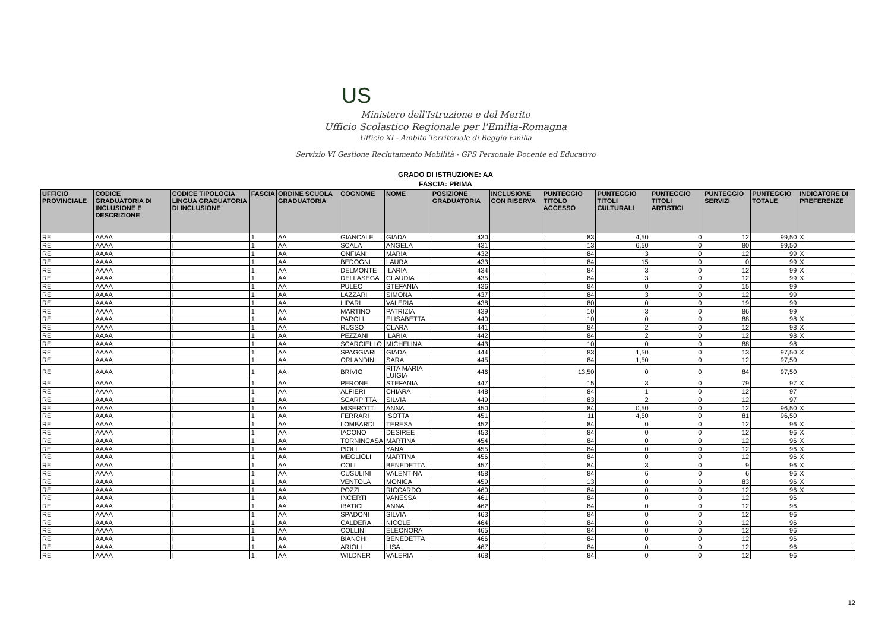US
Ministero dell'Istruzione e del Merito
Ufficio Scolastico Regionale per l'Emilia-Romagna
Ufficio XI - Ambito Territoriale di Reggio Emilia
Servizio VI Gestione Reclutamento Mobilità - GPS Personale Docente ed Educativo
GRADO DI ISTRUZIONE: AA
FASCIA: PRIMA
| UFFICIO PROVINCIALE | CODICE GRADUATORIA DI INCLUSIONE E DESCRIZIONE | CODICE TIPOLOGIA LINGUA GRADUATORIA DI INCLUSIONE | FASCIA | ORDINE SCUOLA GRADUATORIA | COGNOME | NOME | POSIZIONE GRADUATORIA | INCLUSIONE CON RISERVA | PUNTEGGIO TITOLO ACCESSO | PUNTEGGIO TITOLI CULTURALI | PUNTEGGIO TITOLI ARTISTICI | PUNTEGGIO SERVIZI | PUNTEGGIO TOTALE | INDICATORE DI PREFERENZE |
| --- | --- | --- | --- | --- | --- | --- | --- | --- | --- | --- | --- | --- | --- | --- |
| RE | AAAA | I | 1 | AA | GIANCALE | GIADA | 430 | | 83 | 4,50 | 0 | 12 | 99,50 | X |
| RE | AAAA | I | 1 | AA | SCALA | ANGELA | 431 | | 13 | 6,50 | 0 | 80 | 99,50 | |
| RE | AAAA | I | 1 | AA | ONFIANI | MARIA | 432 | | 84 | 3 | 0 | 12 | 99 | X |
| RE | AAAA | I | 1 | AA | BEDOGNI | LAURA | 433 | | 84 | 15 | 0 | 0 | 99 | X |
| RE | AAAA | I | 1 | AA | DELMONTE | ILARIA | 434 | | 84 | 3 | 0 | 12 | 99 | X |
| RE | AAAA | I | 1 | AA | DELLASEGA | CLAUDIA | 435 | | 84 | 3 | 0 | 12 | 99 | X |
| RE | AAAA | I | 1 | AA | PULEO | STEFANIA | 436 | | 84 | 0 | 0 | 15 | 99 | |
| RE | AAAA | I | 1 | AA | LAZZARI | SIMONA | 437 | | 84 | 3 | 0 | 12 | 99 | |
| RE | AAAA | I | 1 | AA | LIPARI | VALERIA | 438 | | 80 | 0 | 0 | 19 | 99 | |
| RE | AAAA | I | 1 | AA | MARTINO | PATRIZIA | 439 | | 10 | 3 | 0 | 86 | 99 | |
| RE | AAAA | I | 1 | AA | PAROLI | ELISABETTA | 440 | | 10 | 0 | 0 | 88 | 98 | X |
| RE | AAAA | I | 1 | AA | RUSSO | CLARA | 441 | | 84 | 2 | 0 | 12 | 98 | X |
| RE | AAAA | I | 1 | AA | PEZZANI | ILARIA | 442 | | 84 | 2 | 0 | 12 | 98 | X |
| RE | AAAA | I | 1 | AA | SCARCIELLO | MICHELINA | 443 | | 10 | 0 | 0 | 88 | 98 | |
| RE | AAAA | I | 1 | AA | SPAGGIARI | GIADA | 444 | | 83 | 1,50 | 0 | 13 | 97,50 | X |
| RE | AAAA | I | 1 | AA | ORLANDINI | SARA | 445 | | 84 | 1,50 | 0 | 12 | 97,50 | |
| RE | AAAA | I | 1 | AA | BRIVIO | RITA MARIA LUIGIA | 446 | | 13,50 | 0 | 0 | 84 | 97,50 | |
| RE | AAAA | I | 1 | AA | PERONE | STEFANIA | 447 | | 15 | 3 | 0 | 79 | 97 | X |
| RE | AAAA | I | 1 | AA | ALFIERI | CHIARA | 448 | | 84 | 1 | 0 | 12 | 97 | |
| RE | AAAA | I | 1 | AA | SCARPITTA | SILVIA | 449 | | 83 | 2 | 0 | 12 | 97 | |
| RE | AAAA | I | 1 | AA | MISEROTTI | ANNA | 450 | | 84 | 0,50 | 0 | 12 | 96,50 | X |
| RE | AAAA | I | 1 | AA | FERRARI | ISOTTA | 451 | | 11 | 4,50 | 0 | 81 | 96,50 | |
| RE | AAAA | I | 1 | AA | LOMBARDI | TERESA | 452 | | 84 | 0 | 0 | 12 | 96 | X |
| RE | AAAA | I | 1 | AA | IACONO | DESIREE | 453 | | 84 | 0 | 0 | 12 | 96 | X |
| RE | AAAA | I | 1 | AA | TORNINCASA | MARTINA | 454 | | 84 | 0 | 0 | 12 | 96 | X |
| RE | AAAA | I | 1 | AA | PIOLI | YANA | 455 | | 84 | 0 | 0 | 12 | 96 | X |
| RE | AAAA | I | 1 | AA | MEGLIOLI | MARTINA | 456 | | 84 | 0 | 0 | 12 | 96 | X |
| RE | AAAA | I | 1 | AA | COLI | BENEDETTA | 457 | | 84 | 3 | 0 | 9 | 96 | X |
| RE | AAAA | I | 1 | AA | CUSULINI | VALENTINA | 458 | | 84 | 6 | 0 | 6 | 96 | X |
| RE | AAAA | I | 1 | AA | VENTOLA | MONICA | 459 | | 13 | 0 | 0 | 83 | 96 | X |
| RE | AAAA | I | 1 | AA | POZZI | RICCARDO | 460 | | 84 | 0 | 0 | 12 | 96 | X |
| RE | AAAA | I | 1 | AA | INCERTI | VANESSA | 461 | | 84 | 0 | 0 | 12 | 96 | |
| RE | AAAA | I | 1 | AA | IBATICI | ANNA | 462 | | 84 | 0 | 0 | 12 | 96 | |
| RE | AAAA | I | 1 | AA | SPADONI | SILVIA | 463 | | 84 | 0 | 0 | 12 | 96 | |
| RE | AAAA | I | 1 | AA | CALDERA | NICOLE | 464 | | 84 | 0 | 0 | 12 | 96 | |
| RE | AAAA | I | 1 | AA | COLLINI | ELEONORA | 465 | | 84 | 0 | 0 | 12 | 96 | |
| RE | AAAA | I | 1 | AA | BIANCHI | BENEDETTA | 466 | | 84 | 0 | 0 | 12 | 96 | |
| RE | AAAA | I | 1 | AA | ARIOLI | LISA | 467 | | 84 | 0 | 0 | 12 | 96 | |
| RE | AAAA | I | 1 | AA | WILDNER | VALERIA | 468 | | 84 | 0 | 0 | 12 | 96 | |
12